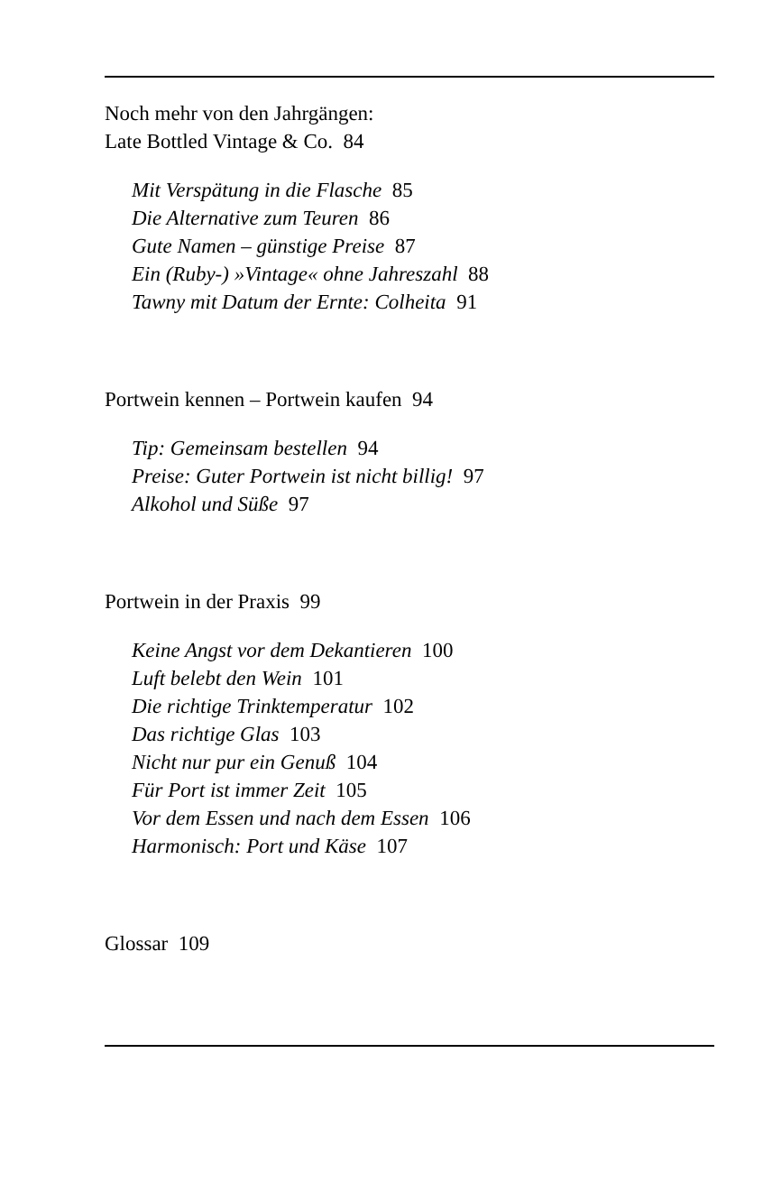Noch mehr von den Jahrgängen:
Late Bottled Vintage & Co. 84
Mit Verspätung in die Flasche 85
Die Alternative zum Teuren 86
Gute Namen – günstige Preise 87
Ein (Ruby-) »Vintage« ohne Jahreszahl 88
Tawny mit Datum der Ernte: Colheita 91
Portwein kennen – Portwein kaufen 94
Tip: Gemeinsam bestellen 94
Preise: Guter Portwein ist nicht billig! 97
Alkohol und Süße 97
Portwein in der Praxis 99
Keine Angst vor dem Dekantieren 100
Luft belebt den Wein 101
Die richtige Trinktemperatur 102
Das richtige Glas 103
Nicht nur pur ein Genuß 104
Für Port ist immer Zeit 105
Vor dem Essen und nach dem Essen 106
Harmonisch: Port und Käse 107
Glossar 109